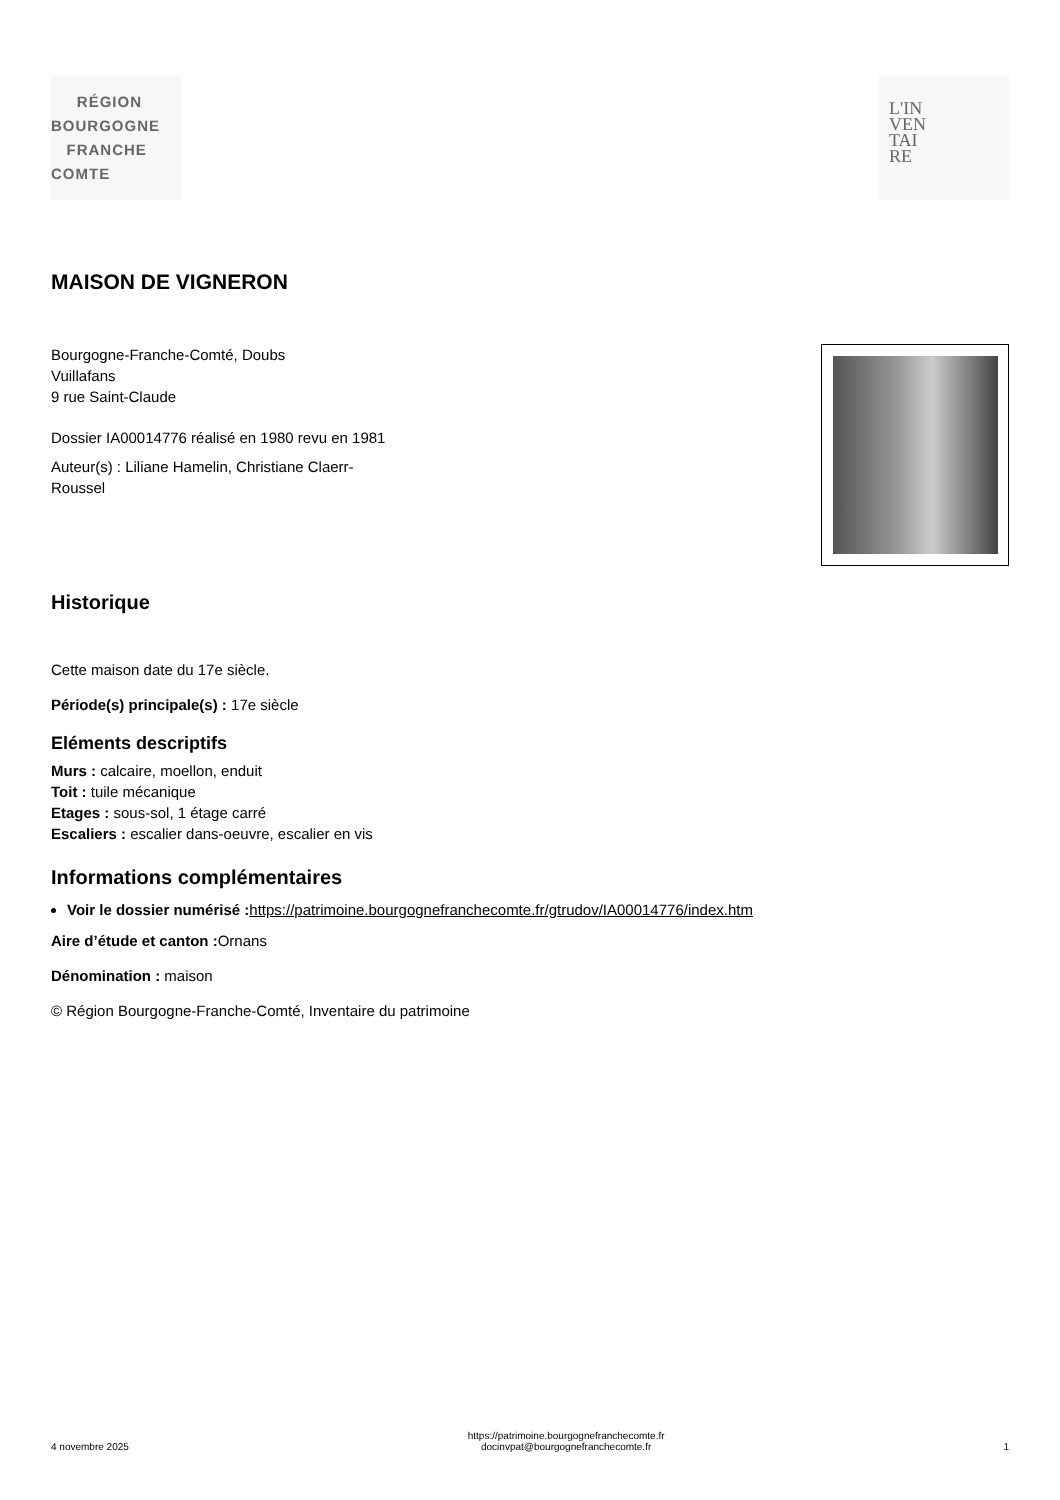RÉGION
BOURGOGNE
FRANCHE
COMTE
L'IN
VEN
TAI
RE
MAISON DE VIGNERON
Bourgogne-Franche-Comté, Doubs
Vuillafans
9 rue Saint-Claude
Dossier IA00014776 réalisé en 1980 revu en 1981
Auteur(s) : Liliane Hamelin, Christiane Claerr-
Roussel
Historique
Cette maison date du 17e siècle.
Période(s) principale(s) : 17e siècle
Eléments descriptifs
Murs : calcaire, moellon, enduit
Toit : tuile mécanique
Etages : sous-sol, 1 étage carré
Escaliers : escalier dans-oeuvre, escalier en vis
Informations complémentaires
Voir le dossier numérisé : https://patrimoine.bourgognefranchecomte.fr/gtrudov/IA00014776/index.htm
Aire d’étude et canton : Ornans
Dénomination : maison
© Région Bourgogne-Franche-Comté, Inventaire du patrimoine
4 novembre 2025
https://patrimoine.bourgognefranchecomte.fr
docinvpat@bourgognefranchecomte.fr
1